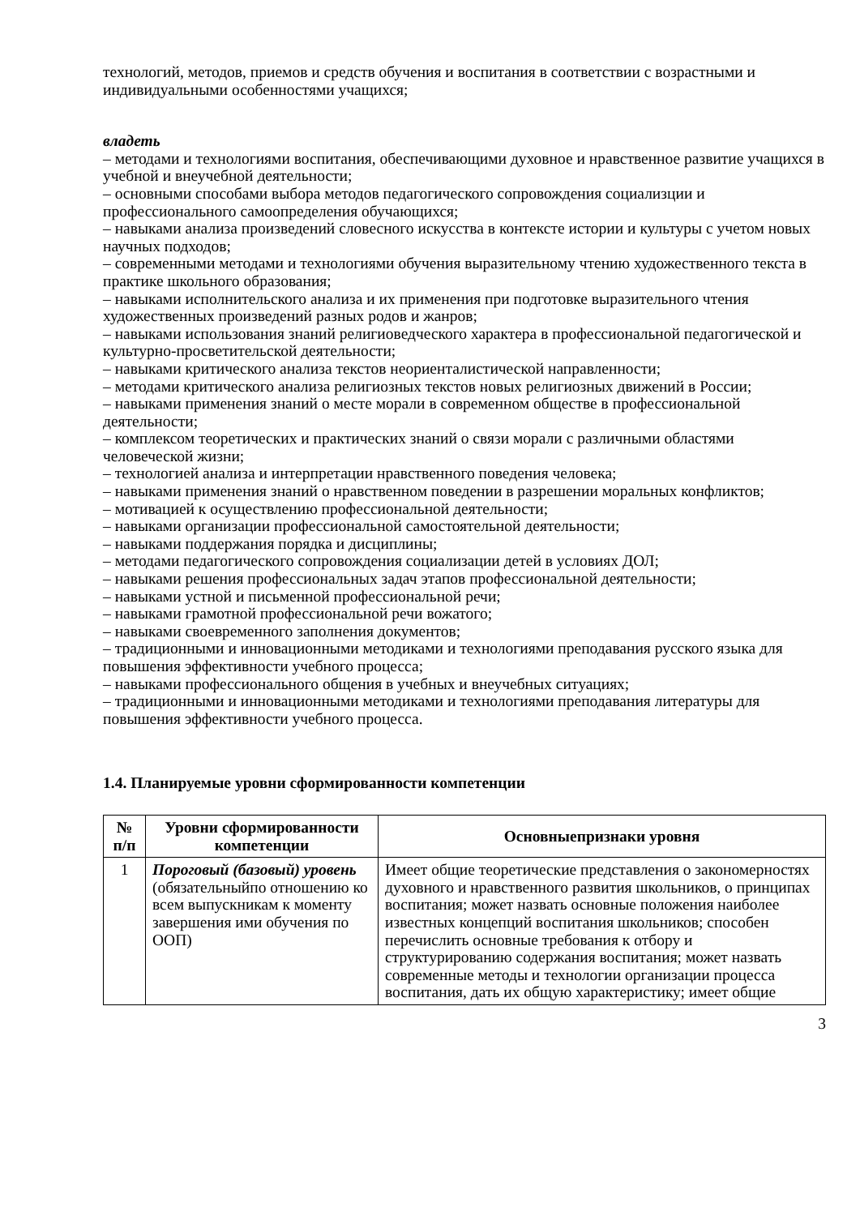технологий, методов, приемов и средств обучения и воспитания в соответствии с возрастными и индивидуальными особенностями учащихся;
владеть
– методами и технологиями воспитания, обеспечивающими духовное и нравственное развитие учащихся в учебной и внеучебной деятельности;
– основными способами выбора методов педагогического сопровождения социализции и профессионального самоопределения обучающихся;
– навыками анализа произведений словесного искусства в контексте истории и культуры с учетом новых научных подходов;
– современными методами и технологиями обучения выразительному чтению художественного текста в практике школьного образования;
– навыками исполнительского анализа и их применения при подготовке выразительного чтения художественных произведений разных родов и жанров;
– навыками использования знаний религиоведческого характера в профессиональной педагогической и культурно-просветительской деятельности;
– навыками критического анализа текстов неориенталистической направленности;
– методами критического анализа религиозных текстов новых религиозных движений в России;
– навыками применения знаний о месте морали в современном обществе в профессиональной деятельности;
– комплексом теоретических и практических знаний о связи морали с различными областями человеческой жизни;
– технологией анализа и интерпретации нравственного поведения человека;
– навыками применения знаний о нравственном поведении в разрешении моральных конфликтов;
– мотивацией к осуществлению профессиональной деятельности;
– навыками организации профессиональной самостоятельной деятельности;
– навыками поддержания порядка и дисциплины;
– методами педагогического сопровождения социализации детей в условиях ДОЛ;
– навыками решения профессиональных задач этапов профессиональной деятельности;
– навыками устной и письменной профессиональной речи;
– навыками грамотной профессиональной речи вожатого;
– навыками своевременного заполнения документов;
– традиционными и инновационными методиками и технологиями преподавания русского языка для повышения эффективности учебного процесса;
– навыками профессионального общения в учебных и внеучебных ситуациях;
– традиционными и инновационными методиками и технологиями преподавания литературы для повышения эффективности учебного процесса.
1.4. Планируемые уровни сформированности компетенции
| № п/п | Уровни сформированности компетенции | Основныепризнаки уровня |
| --- | --- | --- |
| 1 | Пороговый (базовый) уровень (обязательныйпо отношению ко всем выпускникам к моменту завершения ими обучения по ООП) | Имеет общие теоретические представления о закономерностях духовного и нравственного развития школьников, о принципах воспитания; может назвать основные положения наиболее известных концепций воспитания школьников; способен перечислить основные требования к отбору и структурированию содержания воспитания; может назвать современные методы и технологии организации процесса воспитания, дать их общую характеристику; имеет общие |
3